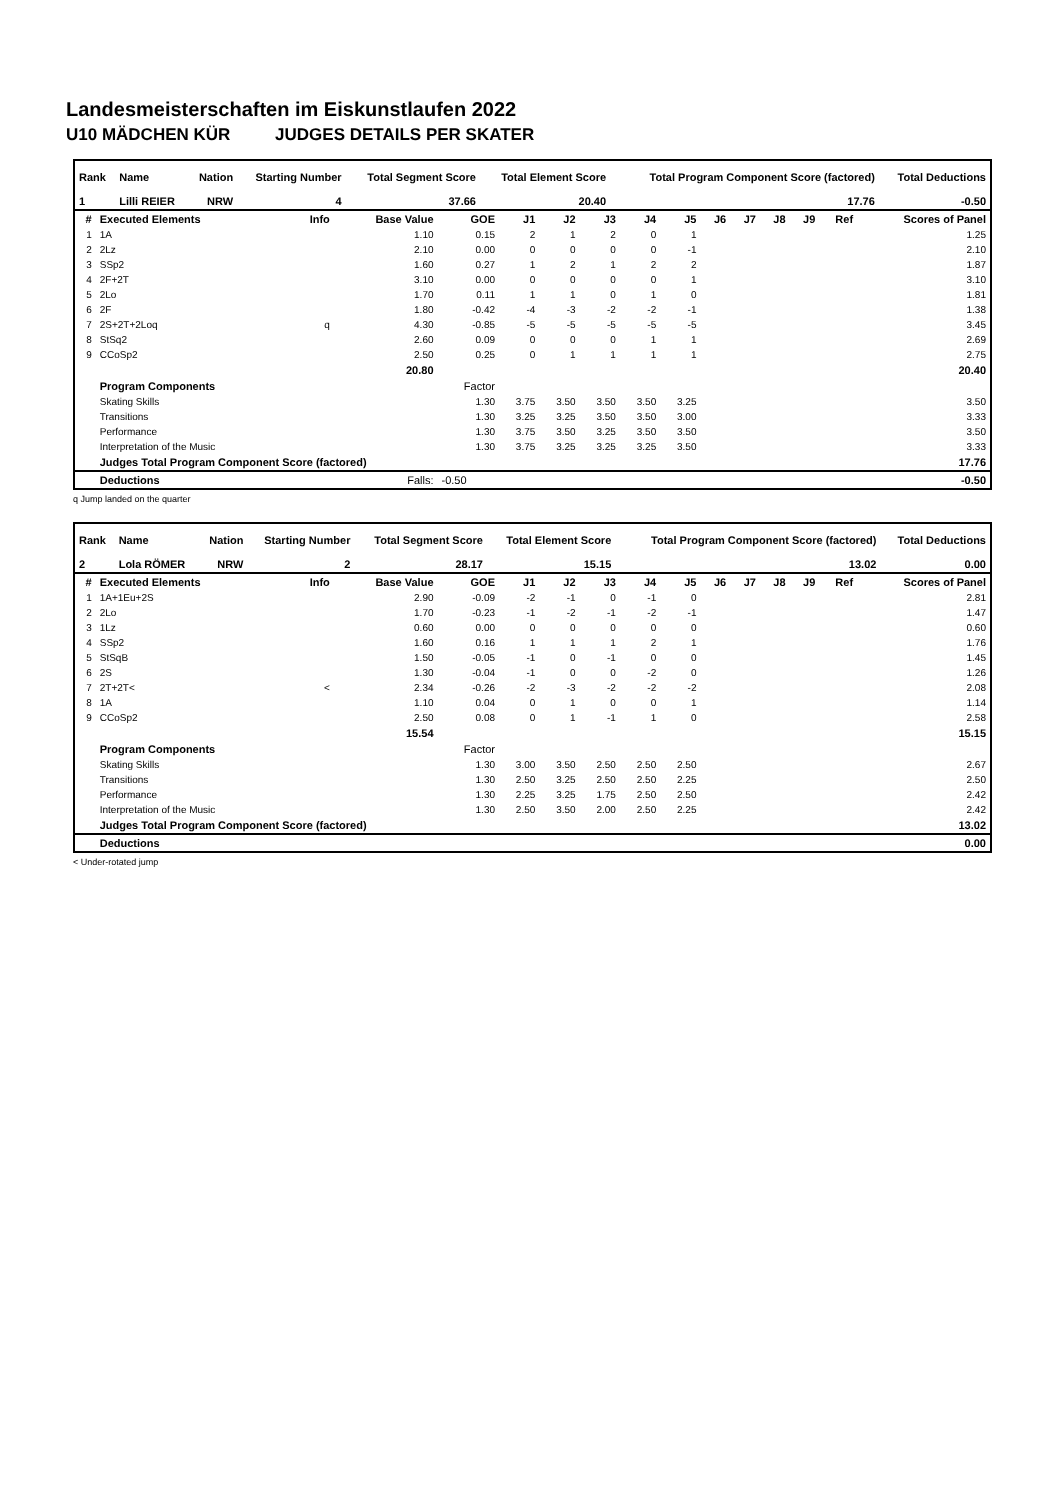Landesmeisterschaften im Eiskunstlaufen 2022
U10 MÄDCHEN KÜR JUDGES DETAILS PER SKATER
| Rank | Name | Nation | Starting Number | Total Segment Score | Total Element Score | Total Program Component Score (factored) | Total Deductions |
| --- | --- | --- | --- | --- | --- | --- | --- |
| 1 | Lilli REIER | NRW | 4 | 37.66 | 20.40 | 17.76 | -0.50 |
| # | Executed Elements | Info | Base Value | GOE | J1 | J2 | J3 | J4 | J5 | J6 | J7 | J8 | J9 | Ref | Scores of Panel |
| --- | --- | --- | --- | --- | --- | --- | --- | --- | --- | --- | --- | --- | --- | --- | --- |
| 1 | 1A | | 1.10 | 0.15 | 2 | 1 | 2 | 0 | 1 | | | | | | 1.25 |
| 2 | 2Lz | | 2.10 | 0.00 | 0 | 0 | 0 | 0 | -1 | | | | | | 2.10 |
| 3 | SSp2 | | 1.60 | 0.27 | 1 | 2 | 1 | 2 | 2 | | | | | | 1.87 |
| 4 | 2F+2T | | 3.10 | 0.00 | 0 | 0 | 0 | 0 | 1 | | | | | | 3.10 |
| 5 | 2Lo | | 1.70 | 0.11 | 1 | 1 | 0 | 1 | 0 | | | | | | 1.81 |
| 6 | 2F | | 1.80 | -0.42 | -4 | -3 | -2 | -2 | -1 | | | | | | 1.38 |
| 7 | 2S+2T+2Loq | q | 4.30 | -0.85 | -5 | -5 | -5 | -5 | -5 | | | | | | 3.45 |
| 8 | StSq2 | | 2.60 | 0.09 | 0 | 0 | 0 | 1 | 1 | | | | | | 2.69 |
| 9 | CCoSp2 | | 2.50 | 0.25 | 0 | 1 | 1 | 1 | 1 | | | | | | 2.75 |
| | | | 20.80 | | | | | | | | | | | | 20.40 |
| | Program Components | | | Factor | | | | | | | | | | | |
| | Skating Skills | | | 1.30 | 3.75 | 3.50 | 3.50 | 3.50 | 3.25 | | | | | | 3.50 |
| | Transitions | | | 1.30 | 3.25 | 3.25 | 3.50 | 3.50 | 3.00 | | | | | | 3.33 |
| | Performance | | | 1.30 | 3.75 | 3.50 | 3.25 | 3.50 | 3.50 | | | | | | 3.50 |
| | Interpretation of the Music | | | 1.30 | 3.75 | 3.25 | 3.25 | 3.25 | 3.50 | | | | | | 3.33 |
| | Judges Total Program Component Score (factored) | | | | | | | | | | | | | | 17.76 |
| | Deductions | | Falls: | -0.50 | | | | | | | | | | | -0.50 |
q Jump landed on the quarter
| Rank | Name | Nation | Starting Number | Total Segment Score | Total Element Score | Total Program Component Score (factored) | Total Deductions |
| --- | --- | --- | --- | --- | --- | --- | --- |
| 2 | Lola RÖMER | NRW | 2 | 28.17 | 15.15 | 13.02 | 0.00 |
| # | Executed Elements | Info | Base Value | GOE | J1 | J2 | J3 | J4 | J5 | J6 | J7 | J8 | J9 | Ref | Scores of Panel |
| --- | --- | --- | --- | --- | --- | --- | --- | --- | --- | --- | --- | --- | --- | --- | --- |
| 1 | 1A+1Eu+2S | | 2.90 | -0.09 | -2 | -1 | 0 | -1 | 0 | | | | | | 2.81 |
| 2 | 2Lo | | 1.70 | -0.23 | -1 | -2 | -1 | -2 | -1 | | | | | | 1.47 |
| 3 | 1Lz | | 0.60 | 0.00 | 0 | 0 | 0 | 0 | 0 | | | | | | 0.60 |
| 4 | SSp2 | | 1.60 | 0.16 | 1 | 1 | 1 | 2 | 1 | | | | | | 1.76 |
| 5 | StSqB | | 1.50 | -0.05 | -1 | 0 | -1 | 0 | 0 | | | | | | 1.45 |
| 6 | 2S | | 1.30 | -0.04 | -1 | 0 | 0 | -2 | 0 | | | | | | 1.26 |
| 7 | 2T+2T< | < | 2.34 | -0.26 | -2 | -3 | -2 | -2 | -2 | | | | | | 2.08 |
| 8 | 1A | | 1.10 | 0.04 | 0 | 1 | 0 | 0 | 1 | | | | | | 1.14 |
| 9 | CCoSp2 | | 2.50 | 0.08 | 0 | 1 | -1 | 1 | 0 | | | | | | 2.58 |
| | | | 15.54 | | | | | | | | | | | | 15.15 |
| | Program Components | | | Factor | | | | | | | | | | | |
| | Skating Skills | | | 1.30 | 3.00 | 3.50 | 2.50 | 2.50 | 2.50 | | | | | | 2.67 |
| | Transitions | | | 1.30 | 2.50 | 3.25 | 2.50 | 2.50 | 2.25 | | | | | | 2.50 |
| | Performance | | | 1.30 | 2.25 | 3.25 | 1.75 | 2.50 | 2.50 | | | | | | 2.42 |
| | Interpretation of the Music | | | 1.30 | 2.50 | 3.50 | 2.00 | 2.50 | 2.25 | | | | | | 2.42 |
| | Judges Total Program Component Score (factored) | | | | | | | | | | | | | | 13.02 |
| | Deductions | | | | | | | | | | | | | | 0.00 |
< Under-rotated jump